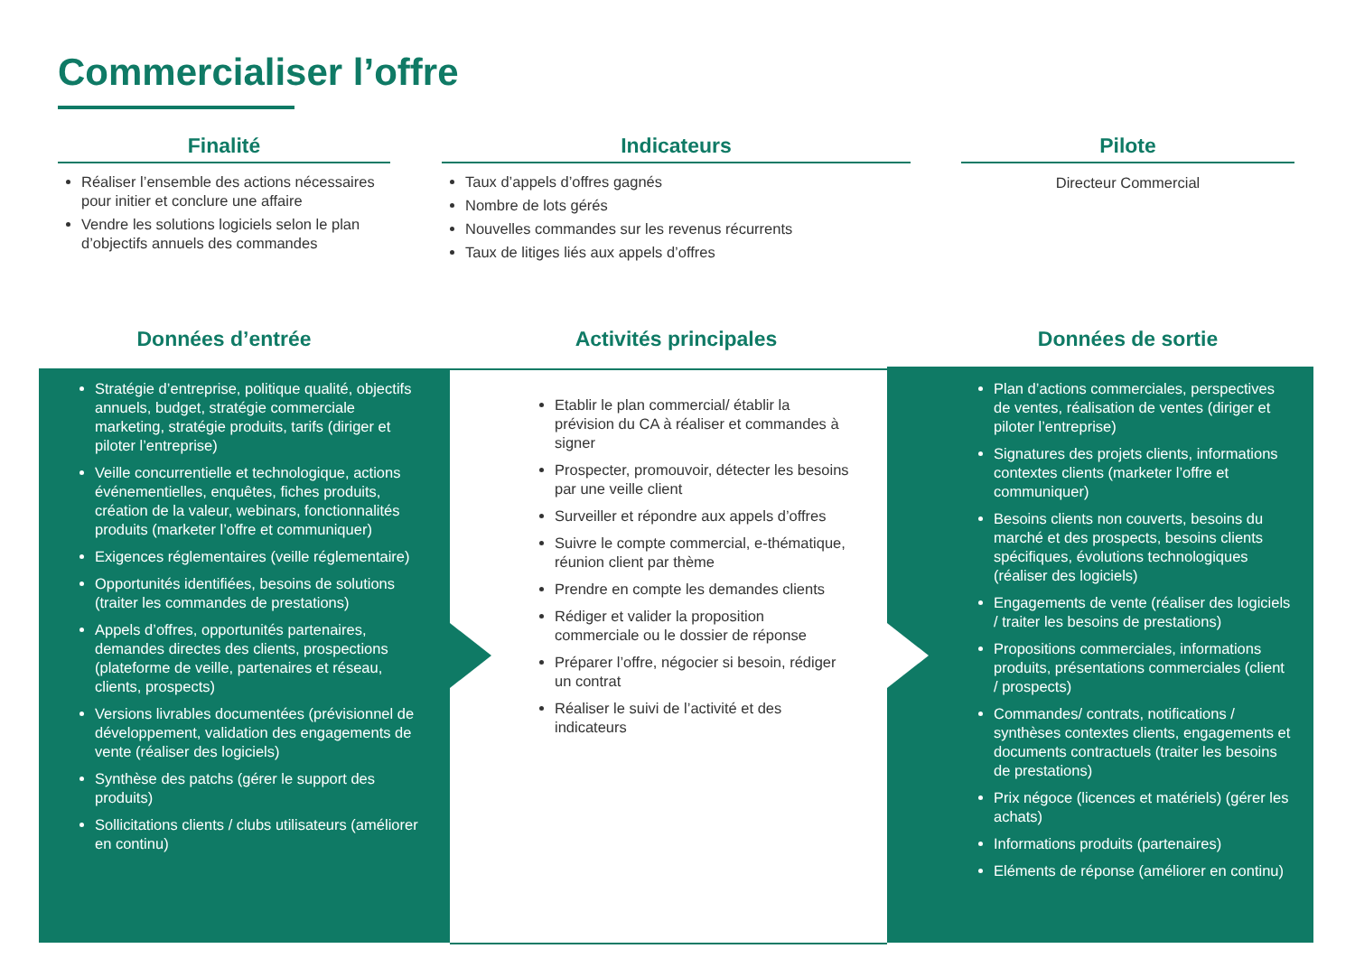Commercialiser l’offre
Finalité
Réaliser l’ensemble des actions nécessaires pour initier et conclure une affaire
Vendre les solutions logiciels selon le plan d’objectifs annuels des commandes
Indicateurs
Taux d’appels d’offres gagnés
Nombre de lots gérés
Nouvelles commandes sur les revenus récurrents
Taux de litiges liés aux appels d’offres
Pilote
Directeur Commercial
Données d’entrée Activités principales Données de sortie
Stratégie d’entreprise, politique qualité, objectifs annuels, budget, stratégie commerciale marketing, stratégie produits, tarifs (diriger et piloter l’entreprise)
Veille concurrentielle et technologique, actions événementielles, enquêtes, fiches produits, création de la valeur, webinars, fonctionnalités produits (marketer l’offre et communiquer)
Exigences réglementaires (veille réglementaire)
Opportunités identifiées, besoins de solutions (traiter les commandes de prestations)
Appels d’offres, opportunités partenaires, demandes directes des clients, prospections (plateforme de veille, partenaires et réseau, clients, prospects)
Versions livrables documentées (prévisionnel de développement, validation des engagements de vente (réaliser des logiciels)
Synthèse des patchs (gérer le support des produits)
Sollicitations clients / clubs utilisateurs (améliorer en continu)
Etablir le plan commercial/ établir la prévision du CA à réaliser et commandes à signer
Prospecter, promouvoir, détecter les besoins par une veille client
Surveiller et répondre aux appels d’offres
Suivre le compte commercial, e-thématique, réunion client par thème
Prendre en compte les demandes clients
Rédiger et valider la proposition commerciale ou le dossier de réponse
Préparer l’offre, négocier si besoin, rédiger un contrat
Réaliser le suivi de l’activité et des indicateurs
Plan d’actions commerciales, perspectives de ventes, réalisation de ventes (diriger et piloter l’entreprise)
Signatures des projets clients, informations contextes clients (marketer l’offre et communiquer)
Besoins clients non couverts, besoins du marché et des prospects, besoins clients spécifiques, évolutions technologiques (réaliser des logiciels)
Engagements de vente (réaliser des logiciels / traiter les besoins de prestations)
Propositions commerciales, informations produits, présentations commerciales (client / prospects)
Commandes/ contrats, notifications / synthèses contextes clients, engagements et documents contractuels (traiter les besoins de prestations)
Prix négoce (licences et matériels) (gérer les achats)
Informations produits (partenaires)
Eléments de réponse (améliorer en continu)